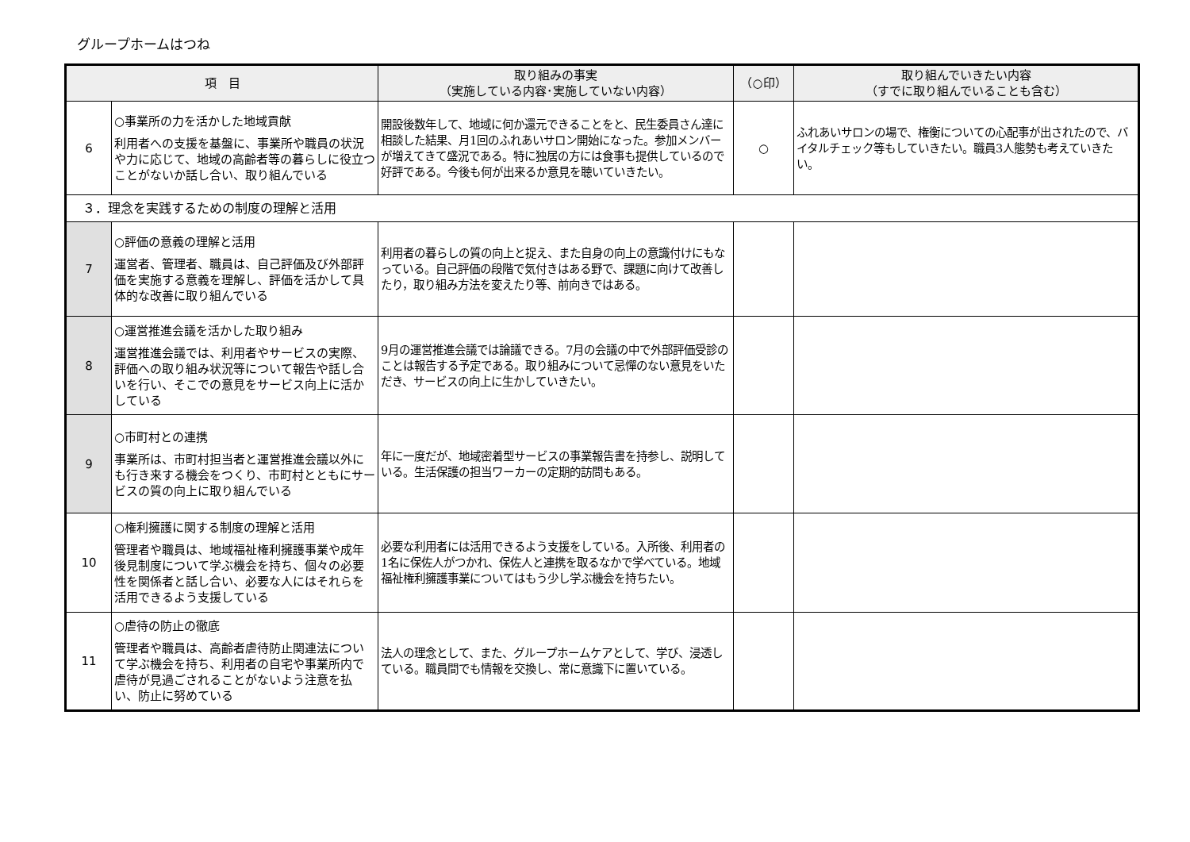グループホームはつね
| 項 目 | | 取り組みの事実 （実施している内容･実施していない内容） | （○印） | 取り組んでいきたい内容 （すでに取り組んでいることも含む） |
| --- | --- | --- | --- | --- |
| 6 | ○事業所の力を活かした地域貢献 利用者への支援を基盤に、事業所や職員の状況や力に応じて、地域の高齢者等の暮らしに役立つことがないか話し合い、取り組んでいる | 開設後数年して、地域に何か還元できることをと、民生委員さん達に相談した結果、月1回のふれあいサロン開始になった。参加メンバーが増えてきて盛況である。特に独居の方には食事も提供しているので好評である。今後も何が出来るか意見を聴いていきたい。 | ○ | ふれあいサロンの場で、権衡についての心配事が出されたので、バイタルチェック等もしていきたい。職員3人態勢も考えていきたい。 |
| ３．理念を実践するための制度の理解と活用 | | | | |
| 7 | ○評価の意義の理解と活用 運営者、管理者、職員は、自己評価及び外部評価を実施する意義を理解し、評価を活かして具体的な改善に取り組んでいる | 利用者の暮らしの質の向上と捉え、また自身の向上の意識付けにもなっている。自己評価の段階で気付きはある野で、課題に向けて改善したり，取り組み方法を変えたり等、前向きではある。 | | |
| 8 | ○運営推進会議を活かした取り組み 運営推進会議では、利用者やサービスの実際、評価への取り組み状況等について報告や話し合いを行い、そこでの意見をサービス向上に活かしている | 9月の運営推進会議では論議できる。7月の会議の中で外部評価受診のことは報告する予定である。取り組みについて忌憚のない意見をいただき、サービスの向上に生かしていきたい。 | | |
| 9 | ○市町村との連携 事業所は、市町村担当者と運営推進会議以外にも行き来する機会をつくり、市町村とともにサービスの質の向上に取り組んでいる | 年に一度だが、地域密着型サービスの事業報告書を持参し、説明している。生活保護の担当ワーカーの定期的訪問もある。 | | |
| 10 | ○権利擁護に関する制度の理解と活用 管理者や職員は、地域福祉権利擁護事業や成年後見制度について学ぶ機会を持ち、個々の必要性を関係者と話し合い、必要な人にはそれらを活用できるよう支援している | 必要な利用者には活用できるよう支援をしている。入所後、利用者の1名に保佐人がつかれ、保佐人と連携を取るなかで学べている。地域福祉権利擁護事業についてはもう少し学ぶ機会を持ちたい。 | | |
| 11 | ○虐待の防止の徹底 管理者や職員は、高齢者虐待防止関連法について学ぶ機会を持ち、利用者の自宅や事業所内で虐待が見過ごされることがないよう注意を払い、防止に努めている | 法人の理念として、また、グループホームケアとして、学び、浸透している。職員間でも情報を交換し、常に意識下に置いている。 | | |